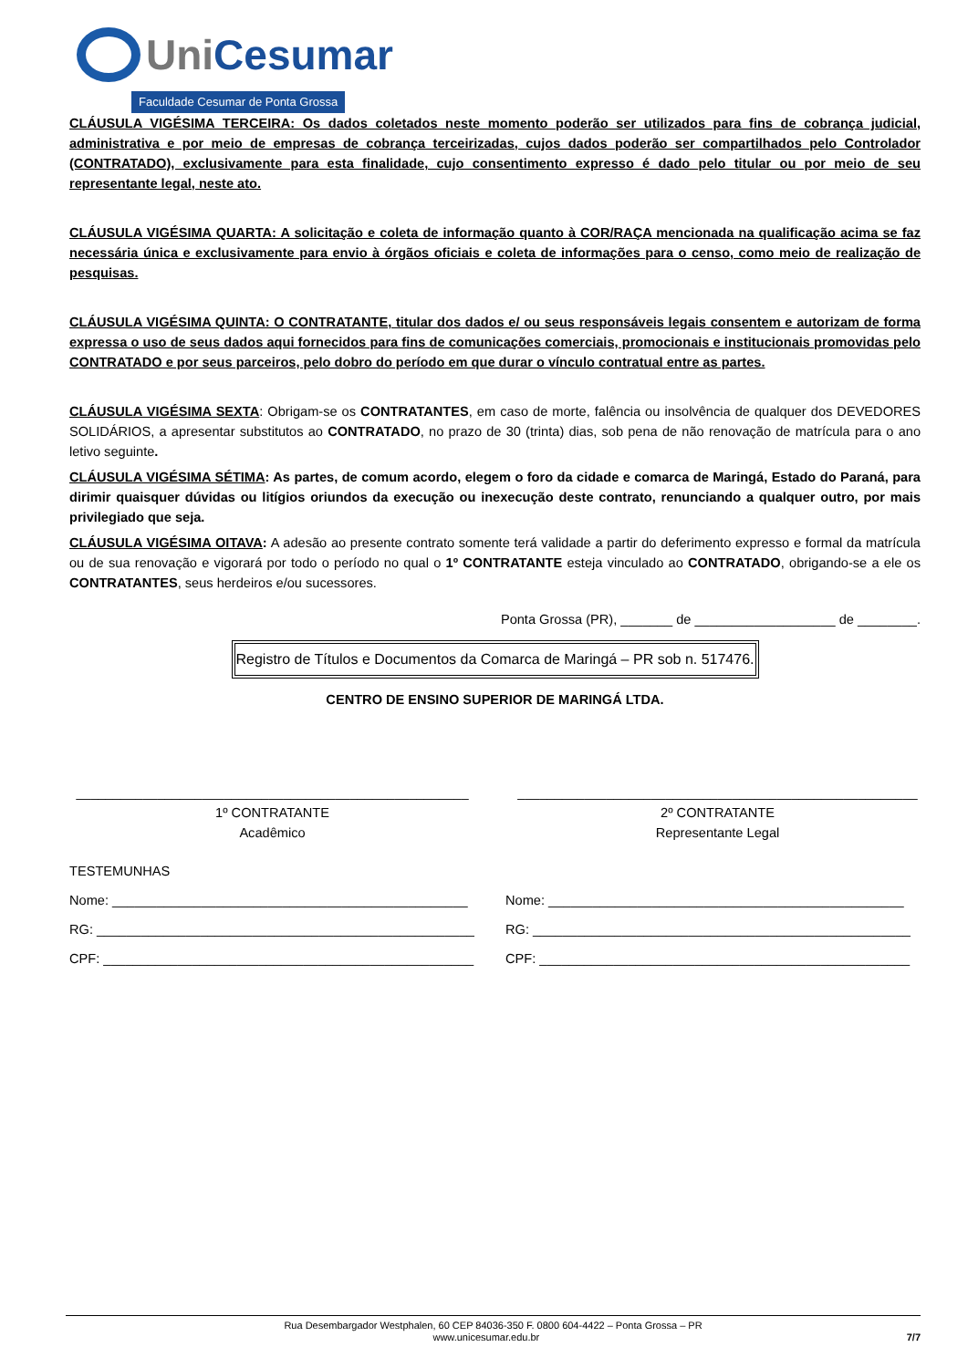Uni Cesumar
Faculdade Cesumar de Ponta Grossa
CLÁUSULA VIGÉSIMA TERCEIRA: Os dados coletados neste momento poderão ser utilizados para fins de cobrança judicial, administrativa e por meio de empresas de cobrança terceirizadas, cujos dados poderão ser compartilhados pelo Controlador (CONTRATADO), exclusivamente para esta finalidade, cujo consentimento expresso é dado pelo titular ou por meio de seu representante legal, neste ato.
CLÁUSULA VIGÉSIMA QUARTA: A solicitação e coleta de informação quanto à COR/RAÇA mencionada na qualificação acima se faz necessária única e exclusivamente para envio à órgãos oficiais e coleta de informações para o censo, como meio de realização de pesquisas.
CLÁUSULA VIGÉSIMA QUINTA: O CONTRATANTE, titular dos dados e/ ou seus responsáveis legais consentem e autorizam de forma expressa o uso de seus dados aqui fornecidos para fins de comunicações comerciais, promocionais e institucionais promovidas pelo CONTRATADO e por seus parceiros, pelo dobro do período em que durar o vínculo contratual entre as partes.
CLÁUSULA VIGÉSIMA SEXTA: Obrigam-se os CONTRATANTES, em caso de morte, falência ou insolvência de qualquer dos DEVEDORES SOLIDÁRIOS, a apresentar substitutos ao CONTRATADO, no prazo de 30 (trinta) dias, sob pena de não renovação de matrícula para o ano letivo seguinte.
CLÁUSULA VIGÉSIMA SÉTIMA: As partes, de comum acordo, elegem o foro da cidade e comarca de Maringá, Estado do Paraná, para dirimir quaisquer dúvidas ou litígios oriundos da execução ou inexecução deste contrato, renunciando a qualquer outro, por mais privilegiado que seja.
CLÁUSULA VIGÉSIMA OITAVA: A adesão ao presente contrato somente terá validade a partir do deferimento expresso e formal da matrícula ou de sua renovação e vigorará por todo o período no qual o 1º CONTRATANTE esteja vinculado ao CONTRATADO, obrigando-se a ele os CONTRATANTES, seus herdeiros e/ou sucessores.
Ponta Grossa (PR), _______ de ___________________ de ________.
Registro de Títulos e Documentos da Comarca de Maringá – PR sob n. 517476.
CENTRO DE ENSINO SUPERIOR DE MARINGÁ LTDA.
_____________________________________________________
1º CONTRATANTE
Acadêmico
______________________________________________________
2º CONTRATANTE
Representante Legal
TESTEMUNHAS
Nome: ________________________________________________
Nome: ________________________________________________
RG: ___________________________________________________
RG: ___________________________________________________
CPF: __________________________________________________
CPF: __________________________________________________
Rua Desembargador Westphalen, 60 CEP 84036-350 F. 0800 604-4422 – Ponta Grossa – PR
www.unicesumar.edu.br 7/7